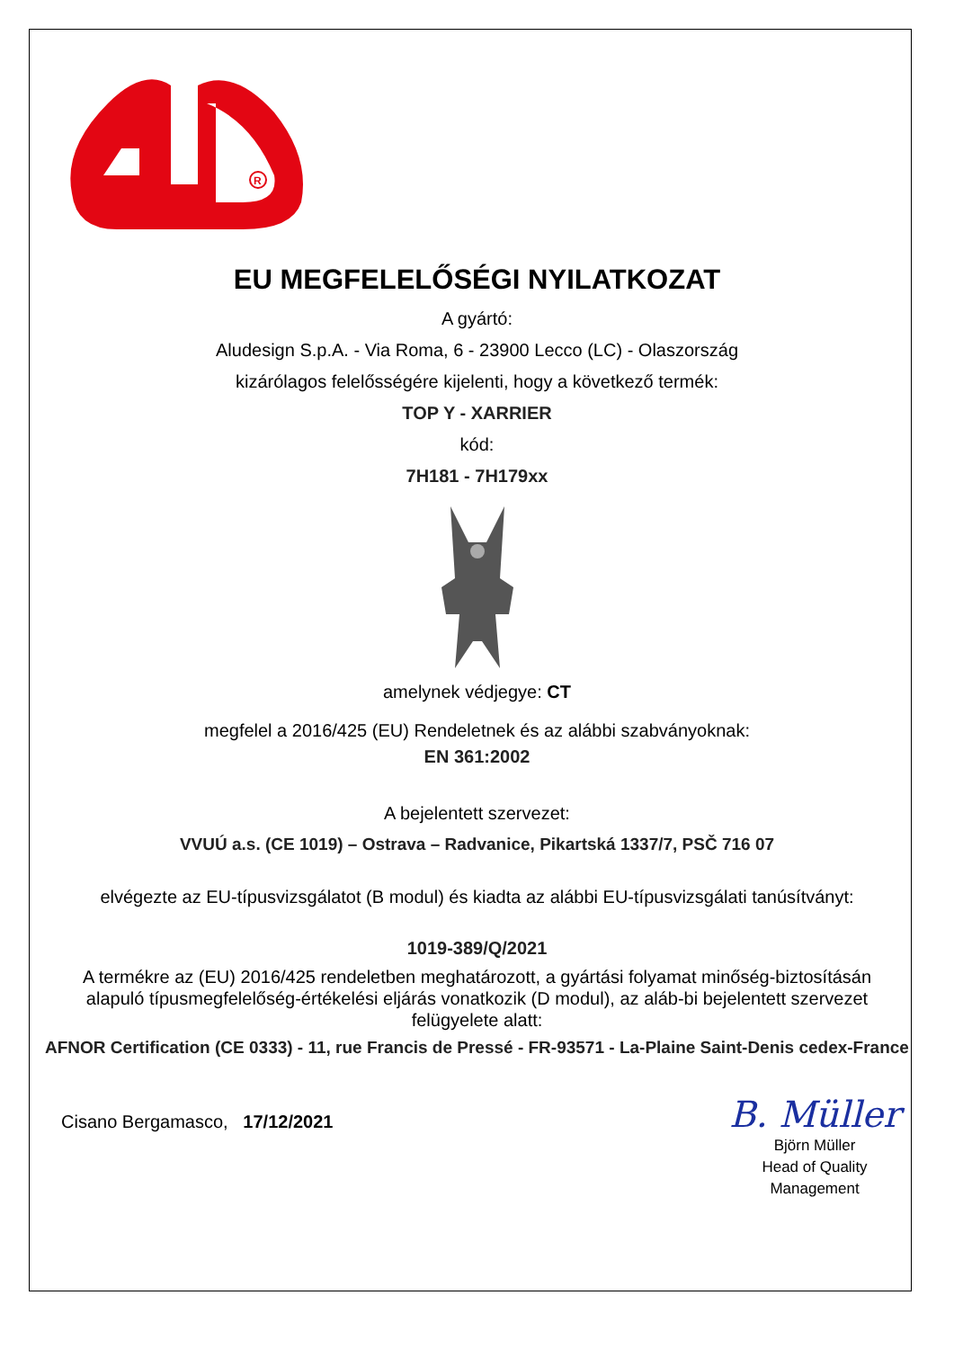R
EU MEGFELELŐSÉGI NYILATKOZAT
A gyártó:
Aludesign S.p.A. - Via Roma, 6 - 23900 Lecco (LC) - Olaszország
kizárólagos felelősségére kijelenti, hogy a következő termék:
TOP Y - XARRIER
kód:
7H181 - 7H179xx
amelynek védjegye: CT
megfelel a 2016/425 (EU) Rendeletnek és az alábbi szabványoknak:
EN 361:2002
A bejelentett szervezet:
VVUÚ a.s. (CE 1019) – Ostrava – Radvanice, Pikartská 1337/7, PSČ 716 07
elvégezte az EU-típusvizsgálatot (B modul) és kiadta az alábbi EU-típusvizsgálati tanúsítványt:
1019-389/Q/2021
A termékre az (EU) 2016/425 rendeletben meghatározott, a gyártási folyamat minőség-biztosításán alapuló típusmegfelelőség-értékelési eljárás vonatkozik (D modul), az aláb-bi bejelentett szervezet felügyelete alatt:
AFNOR Certification (CE 0333) - 11, rue Francis de Pressé - FR-93571 - La-Plaine Saint-Denis cedex-France
Cisano Bergamasco, 17/12/2021
B. Müller
Björn Müller
Head of Quality
Management